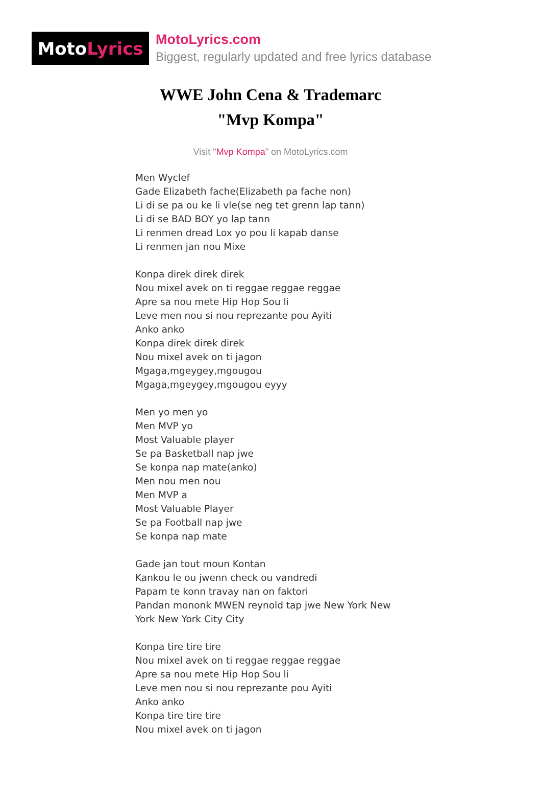Moto Lyrics
MotoLyrics.com
Biggest, regularly updated and free lyrics database
WWE John Cena & Trademarc
"Mvp Kompa"
Visit "Mvp Kompa" on MotoLyrics.com
Men Wyclef
Gade Elizabeth fache(Elizabeth pa fache non)
Li di se pa ou ke li vle(se neg tet grenn lap tann)
Li di se BAD BOY yo lap tann
Li renmen dread Lox yo pou li kapab danse
Li renmen jan nou Mixe
Konpa direk direk direk
Nou mixel avek on ti reggae reggae reggae
Apre sa nou mete Hip Hop Sou li
Leve men nou si nou reprezante pou Ayiti
Anko anko
Konpa direk direk direk
Nou mixel avek on ti jagon
Mgaga,mgeygey,mgougou
Mgaga,mgeygey,mgougou eyyy
Men yo men yo
Men MVP yo
Most Valuable player
Se pa Basketball nap jwe
Se konpa nap mate(anko)
Men nou men nou
Men MVP a
Most Valuable Player
Se pa Football nap jwe
Se konpa nap mate
Gade jan tout moun Kontan
Kankou le ou jwenn check ou vandredi
Papam te konn travay nan on faktori
Pandan mononk MWEN reynold tap jwe New York New
York New York City City
Konpa tire tire tire
Nou mixel avek on ti reggae reggae reggae
Apre sa nou mete Hip Hop Sou li
Leve men nou si nou reprezante pou Ayiti
Anko anko
Konpa tire tire tire
Nou mixel avek on ti jagon